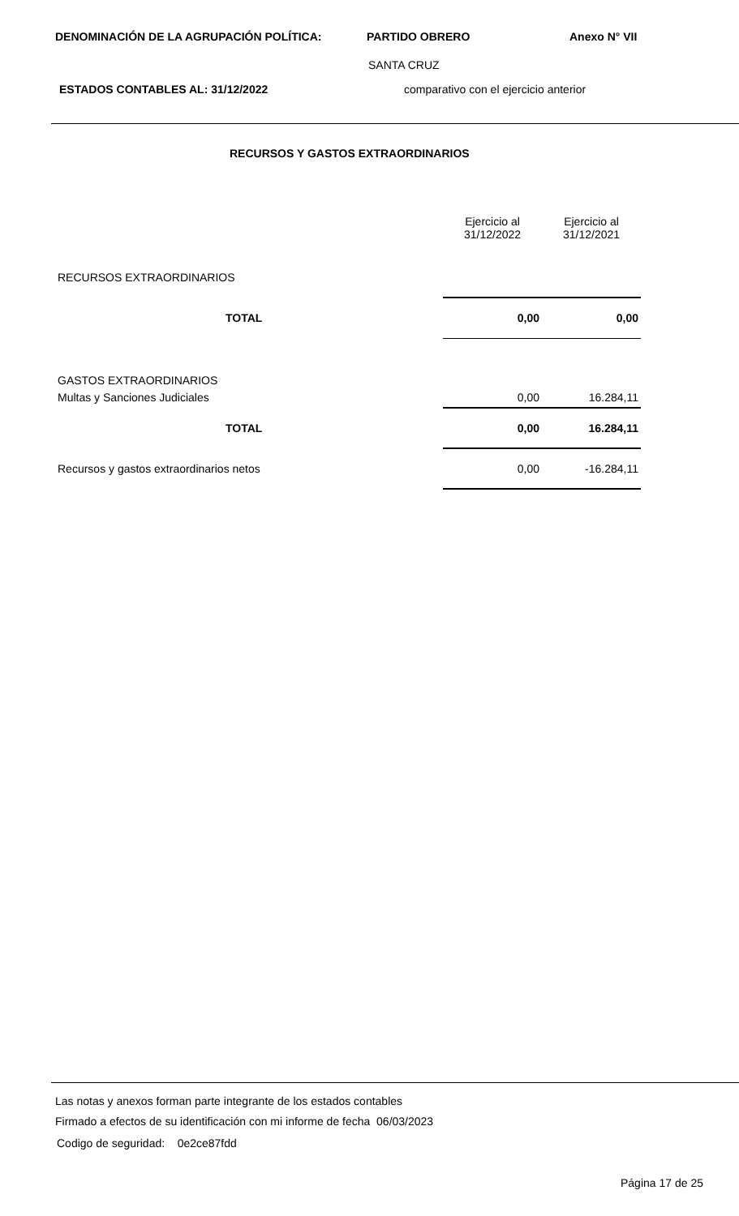DENOMINACIÓN DE LA AGRUPACIÓN POLÍTICA: PARTIDO OBRERO Anexo N° VII
SANTA CRUZ
ESTADOS CONTABLES AL: 31/12/2022 comparativo con el ejercicio anterior
RECURSOS Y GASTOS EXTRAORDINARIOS
| | Ejercicio al 31/12/2022 | Ejercicio al 31/12/2021 |
| RECURSOS EXTRAORDINARIOS | | |
| TOTAL | 0,00 | 0,00 |
| GASTOS EXTRAORDINARIOS | | |
| Multas y Sanciones Judiciales | 0,00 | 16.284,11 |
| TOTAL | 0,00 | 16.284,11 |
| Recursos y gastos extraordinarios netos | 0,00 | -16.284,11 |
Las notas y anexos forman parte integrante de los estados contables
Firmado a efectos de su identificación con mi informe de fecha 06/03/2023
Codigo de seguridad: 0e2ce87fdd
Página 17 de 25